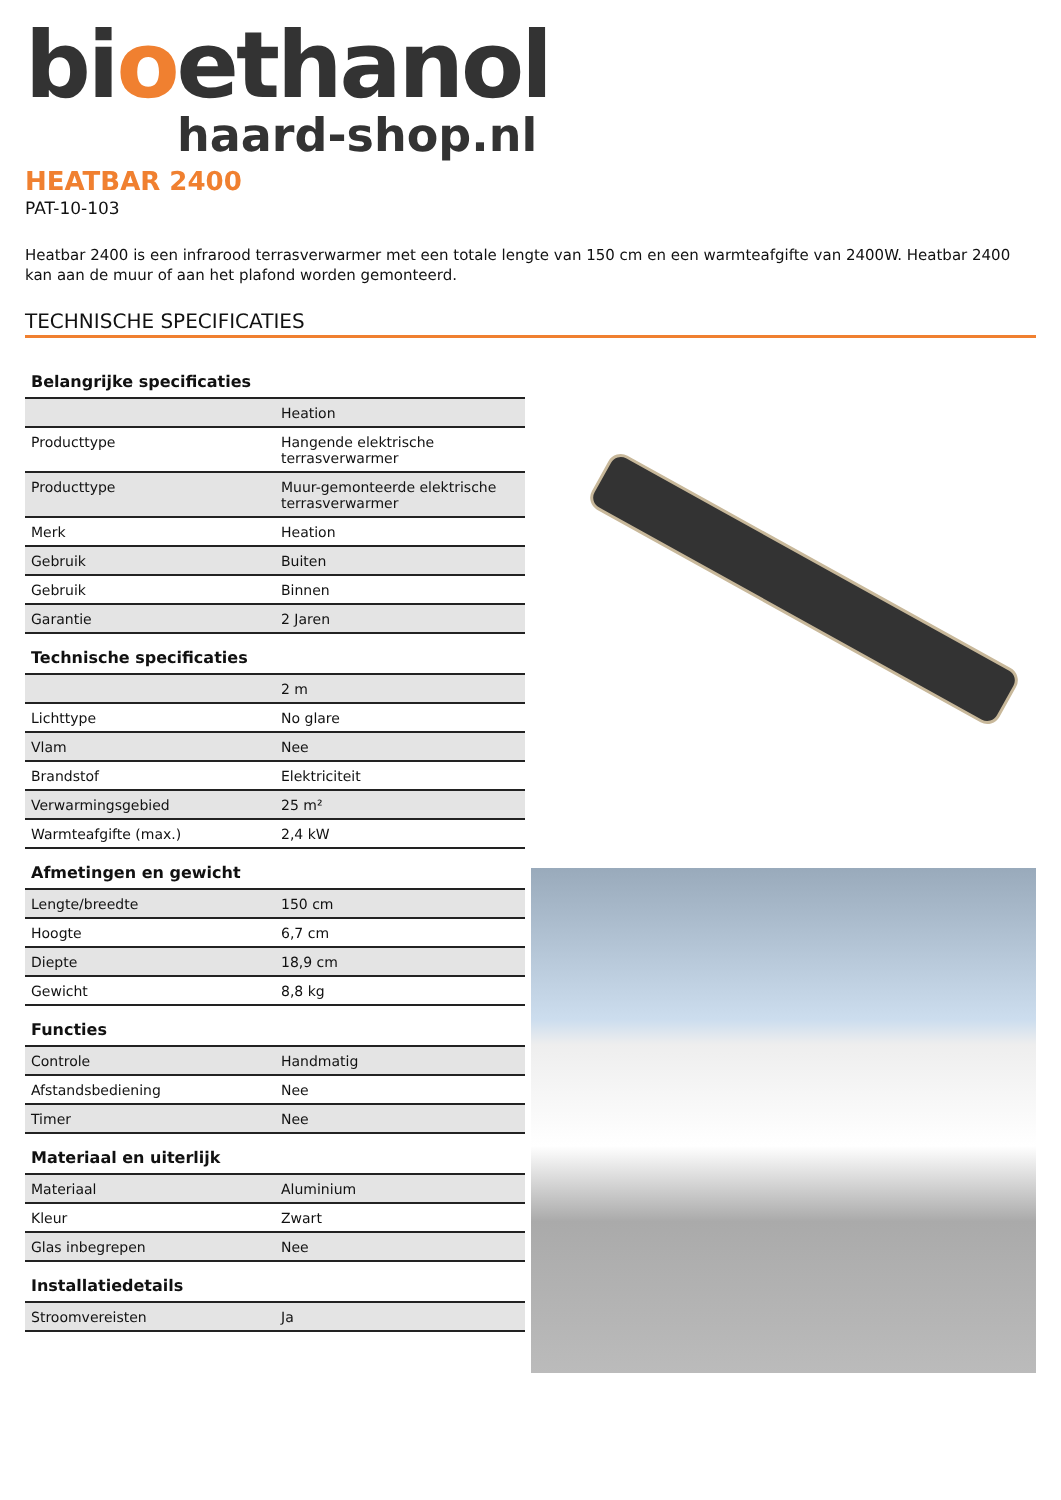bioethanol
haard-shop.nl
HEATBAR 2400
PAT-10-103
Heatbar 2400 is een infrarood terrasverwarmer met een totale lengte van 150 cm en een warmteafgifte van 2400W. Heatbar 2400 kan aan de muur of aan het plafond worden gemonteerd.
TECHNISCHE SPECIFICATIES
Belangrijke specificaties
| | Heation |
| Producttype | Hangende elektrische terrasverwarmer |
| Producttype | Muur-gemonteerde elektrische terrasverwarmer |
| Merk | Heation |
| Gebruik | Buiten |
| Gebruik | Binnen |
| Garantie | 2 Jaren |
Technische specificaties
| | 2 m |
| Lichttype | No glare |
| Vlam | Nee |
| Brandstof | Elektriciteit |
| Verwarmingsgebied | 25 m² |
| Warmteafgifte (max.) | 2,4 kW |
Afmetingen en gewicht
| Lengte/breedte | 150 cm |
| Hoogte | 6,7 cm |
| Diepte | 18,9 cm |
| Gewicht | 8,8 kg |
Functies
| Controle | Handmatig |
| Afstandsbediening | Nee |
| Timer | Nee |
Materiaal en uiterlijk
| Materiaal | Aluminium |
| Kleur | Zwart |
| Glas inbegrepen | Nee |
Installatiedetails
| Stroomvereisten | Ja |